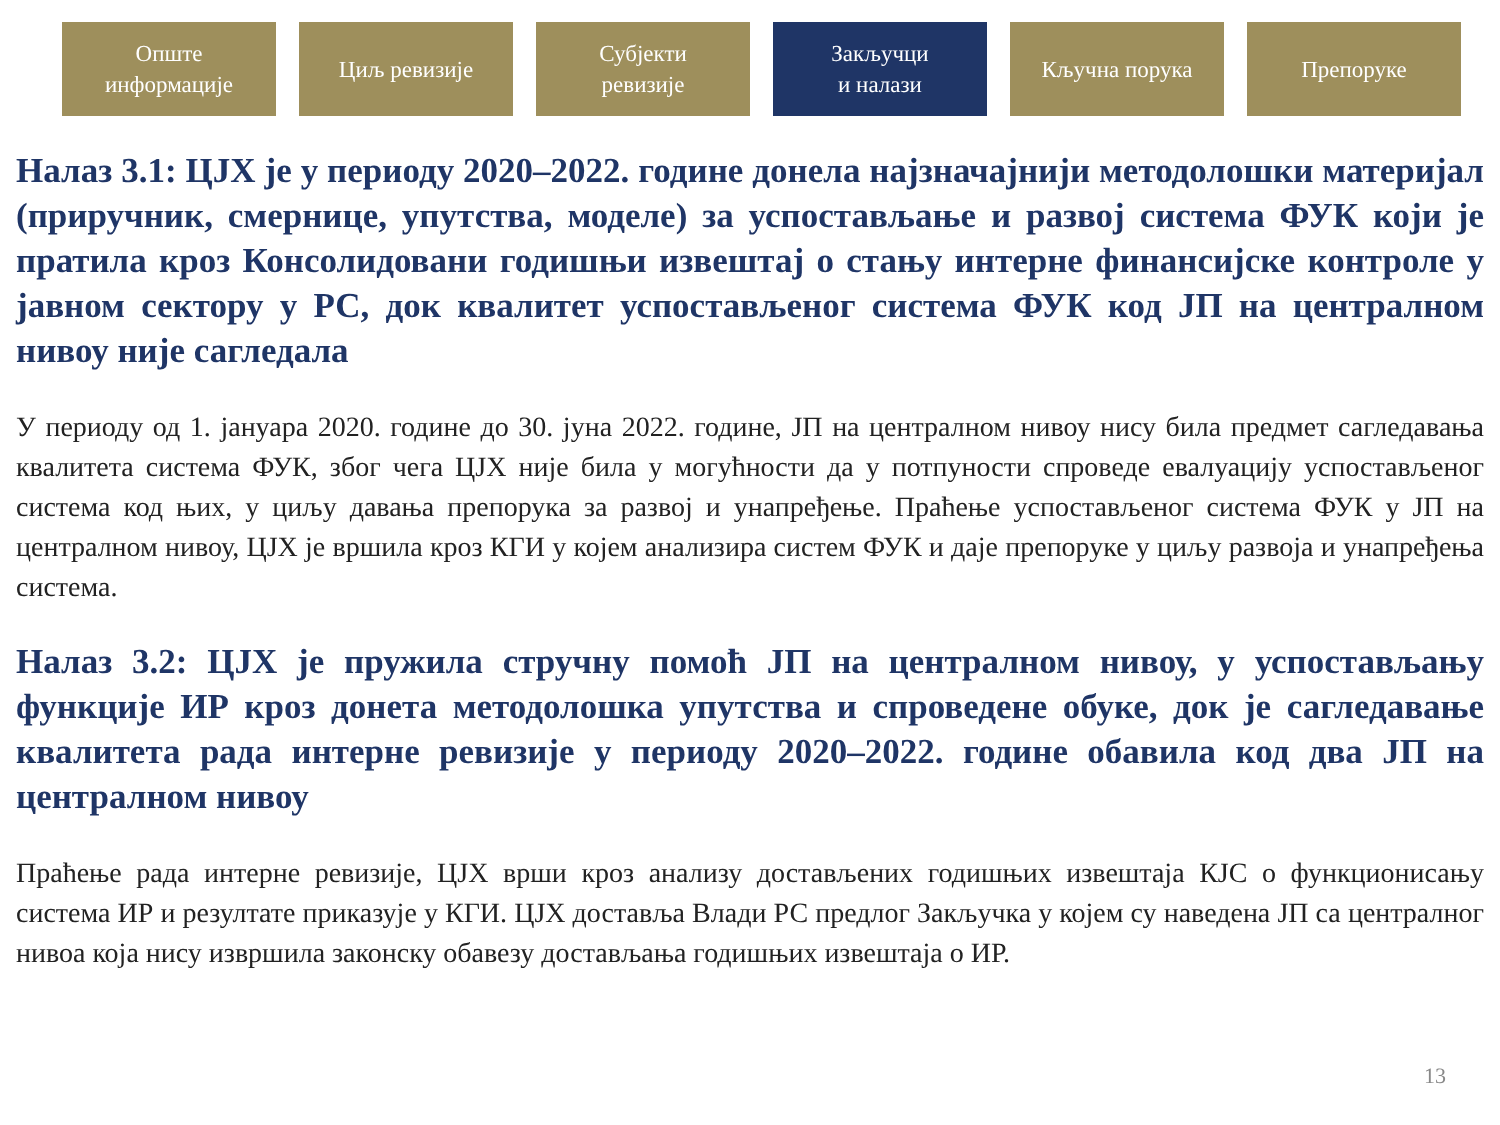Опште
информације
Циљ ревизије Субјекти
ревизије
Закључци
и налази
Кључна порука Препоруке
Налаз 3.1: ЦЈХ је у периоду 2020–2022. године донела најзначајнији методолошки материјал (приручник, смернице, упутства, моделе) за успостављање и развој система ФУК који је пратила кроз Консолидовани годишњи извештај о стању интерне финансијске контроле у јавном сектору у РС, док квалитет успостављеног система ФУК код ЈП на централном нивоу није сагледала
У периоду од 1. јануара 2020. године до 30. јуна 2022. године, ЈП на централном нивоу нису била предмет сагледавања квалитета система ФУК, због чега ЦЈХ није била у могућности да у потпуности спроведе евалуацију успостављеног система код њих, у циљу давања препорука за развој и унапређење. Праћење успостављеног система ФУК у ЈП на централном нивоу, ЦЈХ је вршила кроз КГИ у којем анализира систем ФУК и даје препоруке у циљу развоја и унапређења система.
Налаз 3.2: ЦЈХ је пружила стручну помоћ ЈП на централном нивоу, у успостављању функције ИР кроз донета методолошка упутства и спроведене обуке, док је сагледавање квалитета рада интерне ревизије у периоду 2020–2022. године обавила код два ЈП на централном нивоу
Праћење рада интерне ревизије, ЦЈХ врши кроз анализу достављених годишњих извештаја КЈС о функционисању система ИР и резултате приказује у КГИ. ЦЈХ доставља Влади РС предлог Закључка у којем су наведена ЈП са централног нивоа која нису извршила законску обавезу достављања годишњих извештаја о ИР.
13